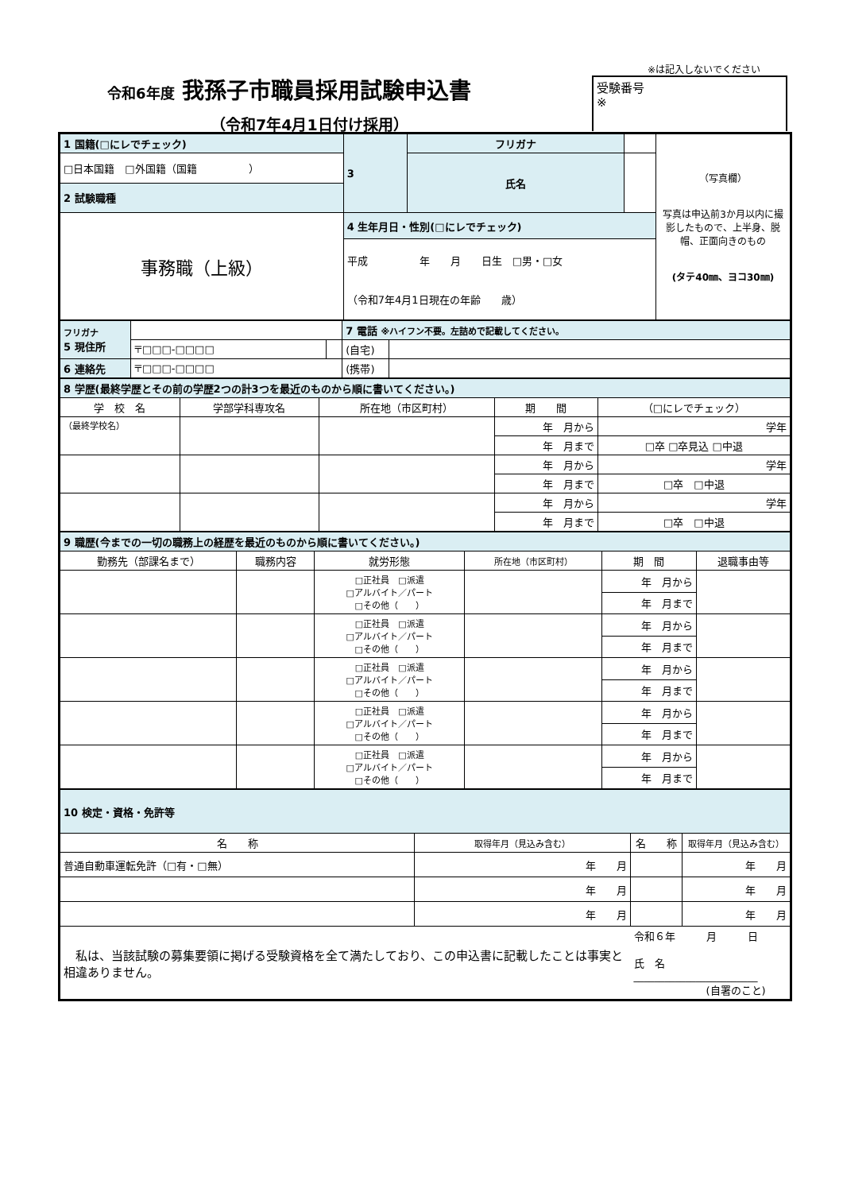令和6年度 我孫子市職員採用試験申込書
（令和7年4月1日付け採用）
※は記入しないでください
受験番号
※
| 1 国籍(□にレでチェック) | 3 | フリガナ | | （写真欄） 写真は申込前3か月以内に撮影したもので、上半身、脱帽、正面向きのもの (タテ40㎜、ヨコ30㎜) |
| □日本国籍 □外国籍（国籍 ） | | 氏名 | | |
| 2 試験職種 | | | | |
| 事務職（上級） | 4 生年月日・性別(□にレでチェック) | | | |
| | 平成 年 月 日生 □男・□女 （令和7年4月1日現在の年齢 歳） | | | |
| フリガナ 5 現住所 | | | 7 電話 ※ハイフン不要。左詰めで記載してください。 | |
| | 〒□□□-□□□□ | | (自宅) | |
| 6 連絡先 | 〒□□□-□□□□ | | (携帯) | |
| 8 学歴(最終学歴とその前の学歴2つの計3つを最近のものから順に書いてください。) | | | | |
| 学 校 名 | 学部学科専攻名 | 所在地（市区町村） | 期 間 | （□にレでチェック） |
| （最終学校名） | | | 年 月から | 学年 |
| | | | 年 月まで | □卒 □卒見込 □中退 |
| | | | 年 月から | 学年 |
| | | | 年 月まで | □卒 □中退 |
| | | | 年 月から | 学年 |
| | | | 年 月まで | □卒 □中退 |
| 9 職歴(今までの一切の職務上の経歴を最近のものから順に書いてください。) | | | | | |
| 勤務先（部課名まで） | 職務内容 | 就労形態 | 所在地（市区町村） | 期 間 | 退職事由等 |
| | | □正社員 □派遣 □アルバイト／パート □その他（ ） | | 年 月から | |
| | | | | 年 月まで | |
| | | □正社員 □派遣 □アルバイト／パート □その他（ ） | | 年 月から | |
| | | | | 年 月まで | |
| | | □正社員 □派遣 □アルバイト／パート □その他（ ） | | 年 月から | |
| | | | | 年 月まで | |
| | | □正社員 □派遣 □アルバイト／パート □その他（ ） | | 年 月から | |
| | | | | 年 月まで | |
| | | □正社員 □派遣 □アルバイト／パート □その他（ ） | | 年 月から | |
| | | | | 年 月まで | |
| 10 検定・資格・免許等 | | | |
| 名 称 | 取得年月（見込み含む） | 名 称 | 取得年月（見込み含む） |
| 普通自動車運転免許（□有・□無） | 年 月 | | 年 月 |
| | 年 月 | | 年 月 |
| | 年 月 | | 年 月 |
| 私は、当該試験の募集要領に掲げる受験資格を全て満たしており、この申込書に記載したことは事実と相違ありません。 | | 令和６年 月 日 氏 名 ________________________ (自署のこと) | |